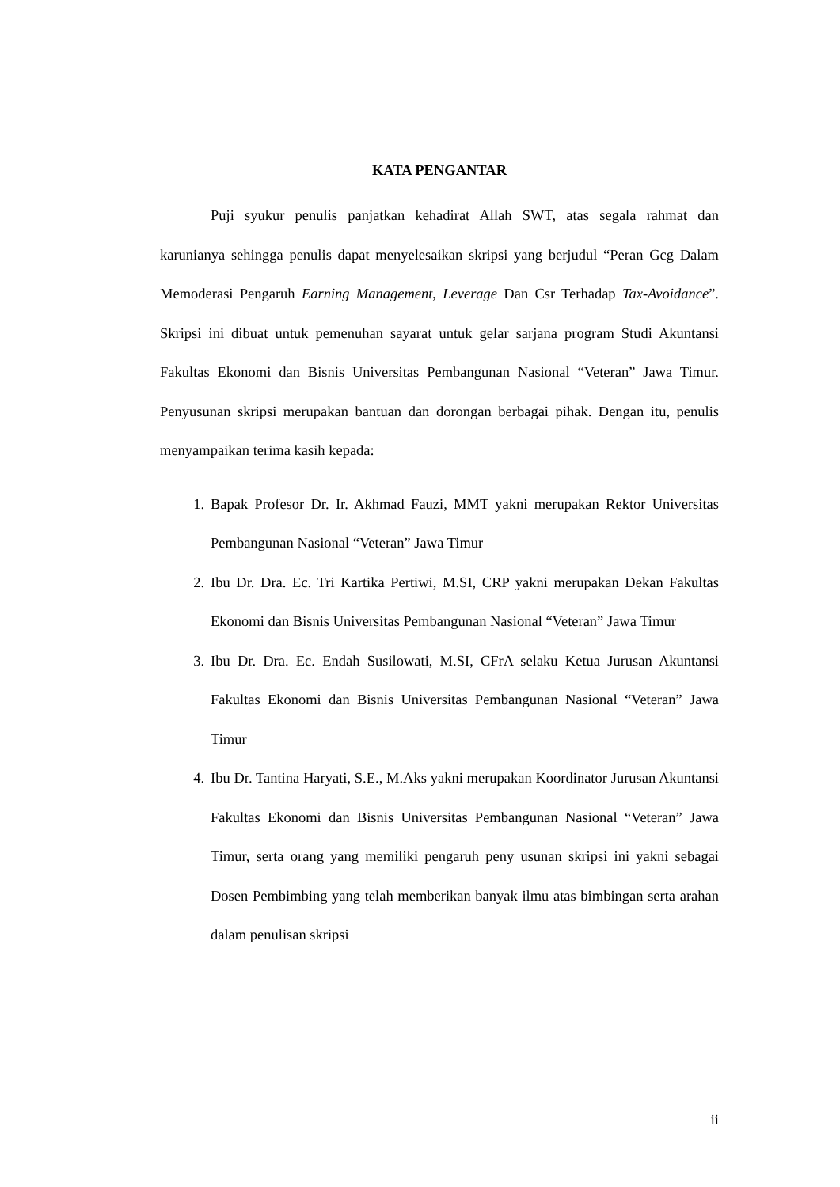KATA PENGANTAR
Puji syukur penulis panjatkan kehadirat Allah SWT, atas segala rahmat dan karunianya sehingga penulis dapat menyelesaikan skripsi yang berjudul “Peran Gcg Dalam Memoderasi Pengaruh Earning Management, Leverage Dan Csr Terhadap Tax-Avoidance”. Skripsi ini dibuat untuk pemenuhan sayarat untuk gelar sarjana program Studi Akuntansi Fakultas Ekonomi dan Bisnis Universitas Pembangunan Nasional “Veteran” Jawa Timur. Penyusunan skripsi merupakan bantuan dan dorongan berbagai pihak. Dengan itu, penulis menyampaikan terima kasih kepada:
1. Bapak Profesor Dr. Ir. Akhmad Fauzi, MMT yakni merupakan Rektor Universitas Pembangunan Nasional “Veteran” Jawa Timur
2. Ibu Dr. Dra. Ec. Tri Kartika Pertiwi, M.SI, CRP yakni merupakan Dekan Fakultas Ekonomi dan Bisnis Universitas Pembangunan Nasional “Veteran” Jawa Timur
3. Ibu Dr. Dra. Ec. Endah Susilowati, M.SI, CFrA selaku Ketua Jurusan Akuntansi Fakultas Ekonomi dan Bisnis Universitas Pembangunan Nasional “Veteran” Jawa Timur
4. Ibu Dr. Tantina Haryati, S.E., M.Aks yakni merupakan Koordinator Jurusan Akuntansi Fakultas Ekonomi dan Bisnis Universitas Pembangunan Nasional “Veteran” Jawa Timur, serta orang yang memiliki pengaruh peny usunan skripsi ini yakni sebagai Dosen Pembimbing yang telah memberikan banyak ilmu atas bimbingan serta arahan dalam penulisan skripsi
ii